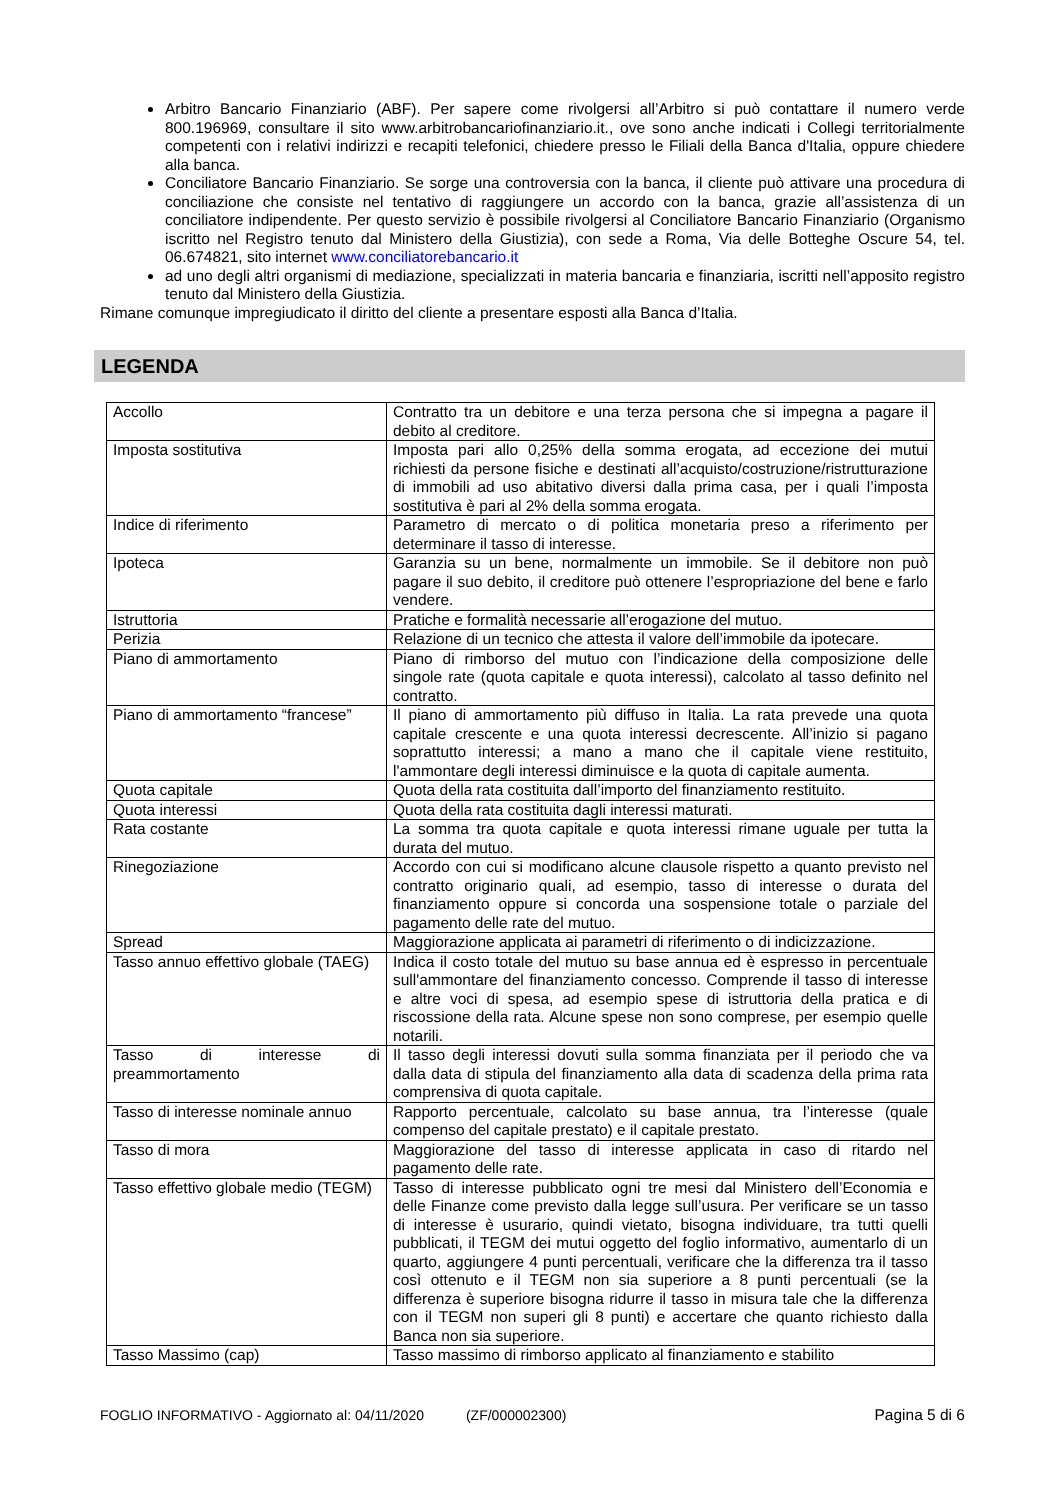Arbitro Bancario Finanziario (ABF). Per sapere come rivolgersi all’Arbitro si può contattare il numero verde 800.196969, consultare il sito www.arbitrobancariofinanziario.it., ove sono anche indicati i Collegi territorialmente competenti con i relativi indirizzi e recapiti telefonici, chiedere presso le Filiali della Banca d'Italia, oppure chiedere alla banca.
Conciliatore Bancario Finanziario. Se sorge una controversia con la banca, il cliente può attivare una procedura di conciliazione che consiste nel tentativo di raggiungere un accordo con la banca, grazie all’assistenza di un conciliatore indipendente. Per questo servizio è possibile rivolgersi al Conciliatore Bancario Finanziario (Organismo iscritto nel Registro tenuto dal Ministero della Giustizia), con sede a Roma, Via delle Botteghe Oscure 54, tel. 06.674821, sito internet www.conciliatorebancario.it
ad uno degli altri organismi di mediazione, specializzati in materia bancaria e finanziaria, iscritti nell’apposito registro tenuto dal Ministero della Giustizia.
Rimane comunque impregiudicato il diritto del cliente a presentare esposti alla Banca d’Italia.
LEGENDA
| Accollo | Contratto tra un debitore e una terza persona che si impegna a pagare il debito al creditore. |
| Imposta sostitutiva | Imposta pari allo 0,25% della somma erogata, ad eccezione dei mutui richiesti da persone fisiche e destinati all’acquisto/costruzione/ristrutturazione di immobili ad uso abitativo diversi dalla prima casa, per i quali l’imposta sostitutiva è pari al 2% della somma erogata. |
| Indice di riferimento | Parametro di mercato o di politica monetaria preso a riferimento per determinare il tasso di interesse. |
| Ipoteca | Garanzia su un bene, normalmente un immobile. Se il debitore non può pagare il suo debito, il creditore può ottenere l’espropriazione del bene e farlo vendere. |
| Istruttoria | Pratiche e formalità necessarie all’erogazione del mutuo. |
| Perizia | Relazione di un tecnico che attesta il valore dell’immobile da ipotecare. |
| Piano di ammortamento | Piano di rimborso del mutuo con l’indicazione della composizione delle singole rate (quota capitale e quota interessi), calcolato al tasso definito nel contratto. |
| Piano di ammortamento “francese” | Il piano di ammortamento più diffuso in Italia. La rata prevede una quota capitale crescente e una quota interessi decrescente. All’inizio si pagano soprattutto interessi; a mano a mano che il capitale viene restituito, l'ammontare degli interessi diminuisce e la quota di capitale aumenta. |
| Quota capitale | Quota della rata costituita dall’importo del finanziamento restituito. |
| Quota interessi | Quota della rata costituita dagli interessi maturati. |
| Rata costante | La somma tra quota capitale e quota interessi rimane uguale per tutta la durata del mutuo. |
| Rinegoziazione | Accordo con cui si modificano alcune clausole rispetto a quanto previsto nel contratto originario quali, ad esempio, tasso di interesse o durata del finanziamento oppure si concorda una sospensione totale o parziale del pagamento delle rate del mutuo. |
| Spread | Maggiorazione applicata ai parametri di riferimento o di indicizzazione. |
| Tasso annuo effettivo globale (TAEG) | Indica il costo totale del mutuo su base annua ed è espresso in percentuale sull'ammontare del finanziamento concesso. Comprende il tasso di interesse e altre voci di spesa, ad esempio spese di istruttoria della pratica e di riscossione della rata. Alcune spese non sono comprese, per esempio quelle notarili. |
| Tasso di interesse di preammortamento | Il tasso degli interessi dovuti sulla somma finanziata per il periodo che va dalla data di stipula del finanziamento alla data di scadenza della prima rata comprensiva di quota capitale. |
| Tasso di interesse nominale annuo | Rapporto percentuale, calcolato su base annua, tra l’interesse (quale compenso del capitale prestato) e il capitale prestato. |
| Tasso di mora | Maggiorazione del tasso di interesse applicata in caso di ritardo nel pagamento delle rate. |
| Tasso effettivo globale medio (TEGM) | Tasso di interesse pubblicato ogni tre mesi dal Ministero dell’Economia e delle Finanze come previsto dalla legge sull’usura. Per verificare se un tasso di interesse è usurario, quindi vietato, bisogna individuare, tra tutti quelli pubblicati, il TEGM dei mutui oggetto del foglio informativo, aumentarlo di un quarto, aggiungere 4 punti percentuali, verificare che la differenza tra il tasso così ottenuto e il TEGM non sia superiore a 8 punti percentuali (se la differenza è superiore bisogna ridurre il tasso in misura tale che la differenza con il TEGM non superi gli 8 punti) e accertare che quanto richiesto dalla Banca non sia superiore. |
| Tasso Massimo (cap) | Tasso massimo di rimborso applicato al finanziamento e stabilito |
FOGLIO INFORMATIVO - Aggiornato al: 04/11/2020 (ZF/000002300) Pagina 5 di 6